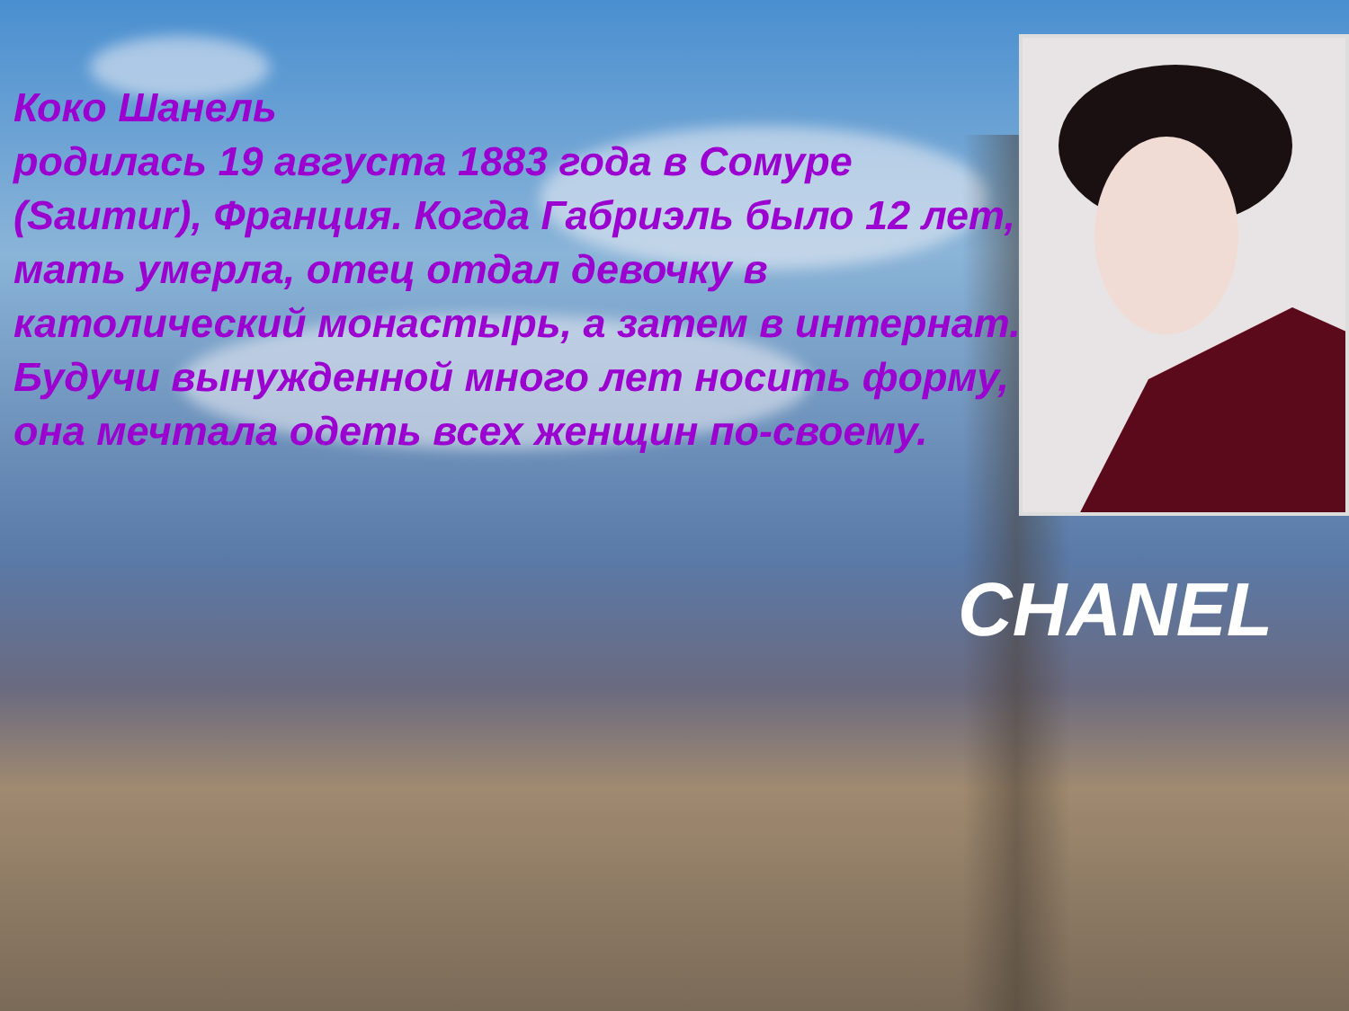Коко Шанель
родилась 19 августа 1883 года в Сомуре (Saumur), Франция. Когда Габриэль было 12 лет, мать умерла, отец отдал девочку в католический монастырь, а затем в интернат. Будучи вынужденной много лет носить форму, она мечтала одеть всех женщин по-своему.
CHANEL